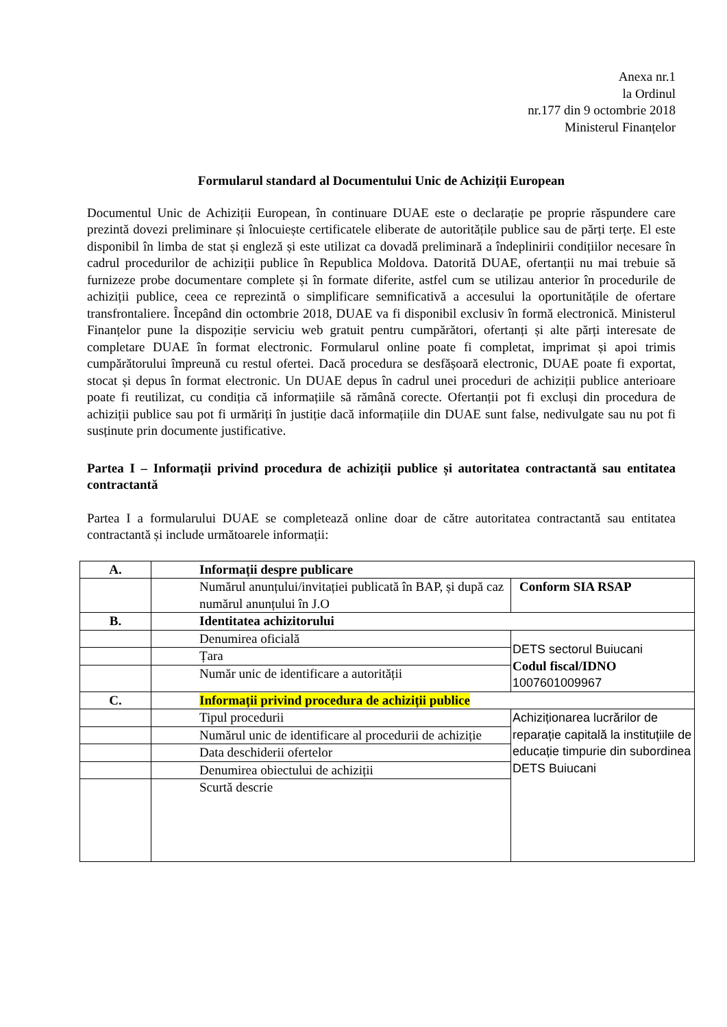Anexa nr.1
la Ordinul
nr.177 din 9 octombrie 2018
Ministerul Finanțelor
Formularul standard al Documentului Unic de Achiziții European
Documentul Unic de Achiziții European, în continuare DUAE este o declarație pe proprie răspundere care prezintă dovezi preliminare și înlocuiește certificatele eliberate de autoritățile publice sau de părți terțe. El este disponibil în limba de stat și engleză și este utilizat ca dovadă preliminară a îndeplinirii condițiilor necesare în cadrul procedurilor de achiziții publice în Republica Moldova. Datorită DUAE, ofertanții nu mai trebuie să furnizeze probe documentare complete și în formate diferite, astfel cum se utilizau anterior în procedurile de achiziții publice, ceea ce reprezintă o simplificare semnificativă a accesului la oportunitățile de ofertare transfrontaliere. Începând din octombrie 2018, DUAE va fi disponibil exclusiv în formă electronică. Ministerul Finanțelor pune la dispoziție serviciu web gratuit pentru cumpărători, ofertanți și alte părți interesate de completare DUAE în format electronic. Formularul online poate fi completat, imprimat și apoi trimis cumpărătorului împreună cu restul ofertei. Dacă procedura se desfășoară electronic, DUAE poate fi exportat, stocat și depus în format electronic. Un DUAE depus în cadrul unei proceduri de achiziții publice anterioare poate fi reutilizat, cu condiția că informațiile să rămână corecte. Ofertanții pot fi excluși din procedura de achiziții publice sau pot fi urmăriți în justiție dacă informațiile din DUAE sunt false, nedivulgate sau nu pot fi susținute prin documente justificative.
Partea I – Informații privind procedura de achiziții publice și autoritatea contractantă sau entitatea contractantă
Partea I a formularului DUAE se completează online doar de către autoritatea contractantă sau entitatea contractantă și include următoarele informații:
| A. | Informații despre publicare | |
| | Numărul anunțului/invitației publicată în BAP, și după caz numărul anunțului în J.O | Conform SIA RSAP |
| B. | Identitatea achizitorului | |
| | Denumirea oficială | DETS sectorul Buiucani Codul fiscal/IDNO 1007601009967 |
| | Țara | |
| | Număr unic de identificare a autorității | |
| C. | Informații privind procedura de achiziții publice | |
| | Tipul procedurii | Achiziționarea lucrărilor de reparație capitală la instituțiile de educație timpurie din subordinea DETS Buiucani |
| | Numărul unic de identificare al procedurii de achiziție | |
| | Data deschiderii ofertelor | |
| | Denumirea obiectului de achiziții | |
| | Scurtă descrie | |